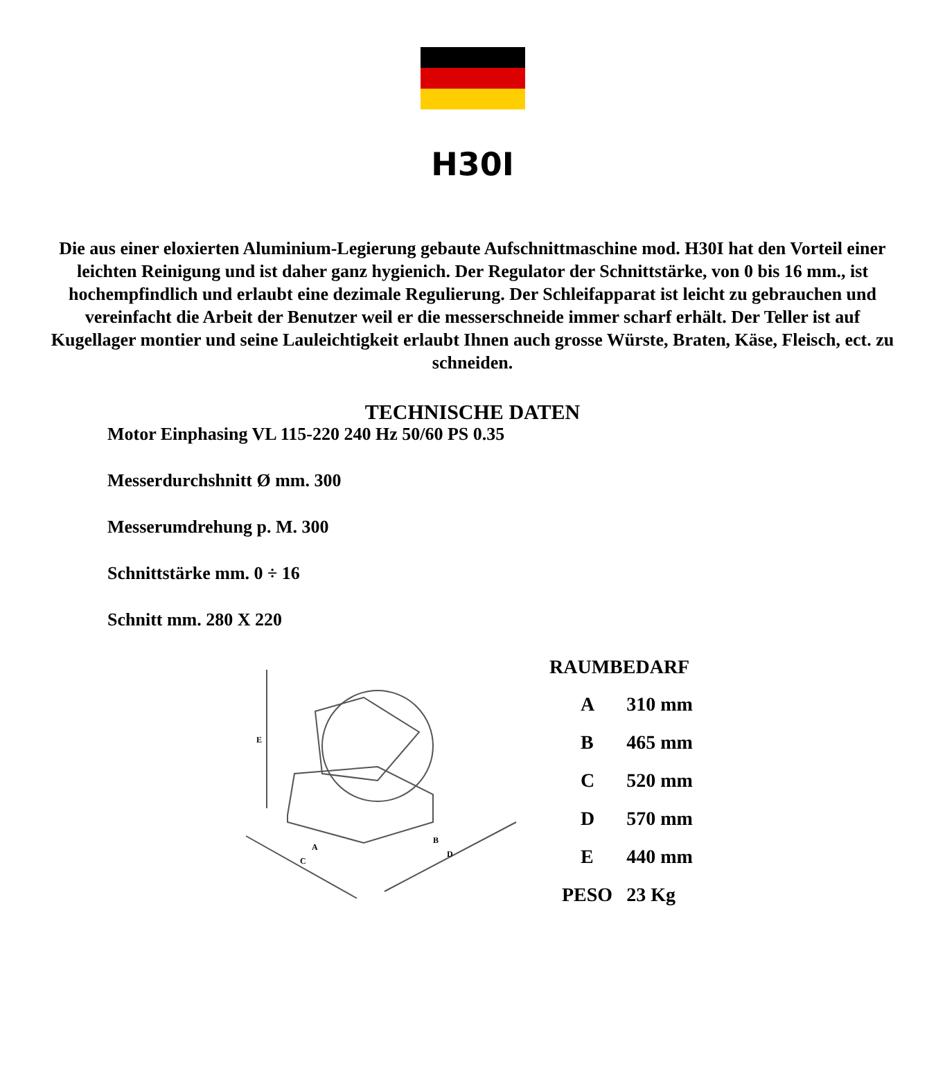H30I
Die aus einer eloxierten Aluminium-Legierung gebaute Aufschnittmaschine mod. H30I hat den Vorteil einer leichten Reinigung und ist daher ganz hygienich. Der Regulator der Schnittstärke, von 0 bis 16 mm., ist hochempfindlich und erlaubt eine dezimale Regulierung. Der Schleifapparat ist leicht zu gebrauchen und vereinfacht die Arbeit der Benutzer weil er die messerschneide immer scharf erhält. Der Teller ist auf Kugellager montier und seine Lauleichtigkeit erlaubt Ihnen auch grosse Würste, Braten, Käse, Fleisch, ect. zu schneiden.
TECHNISCHE DATEN
Motor Einphasing VL 115-220 240 Hz 50/60 PS 0.35
Messerdurchshnitt Ø mm. 300
Messerumdrehung p. M. 300
Schnittstärke mm. 0 ÷ 16
Schnitt mm. 280 X 220
E
A
C
B
D
RAUMBEDARF
| A | 310 mm |
| B | 465 mm |
| C | 520 mm |
| D | 570 mm |
| E | 440 mm |
| PESO | 23 Kg |